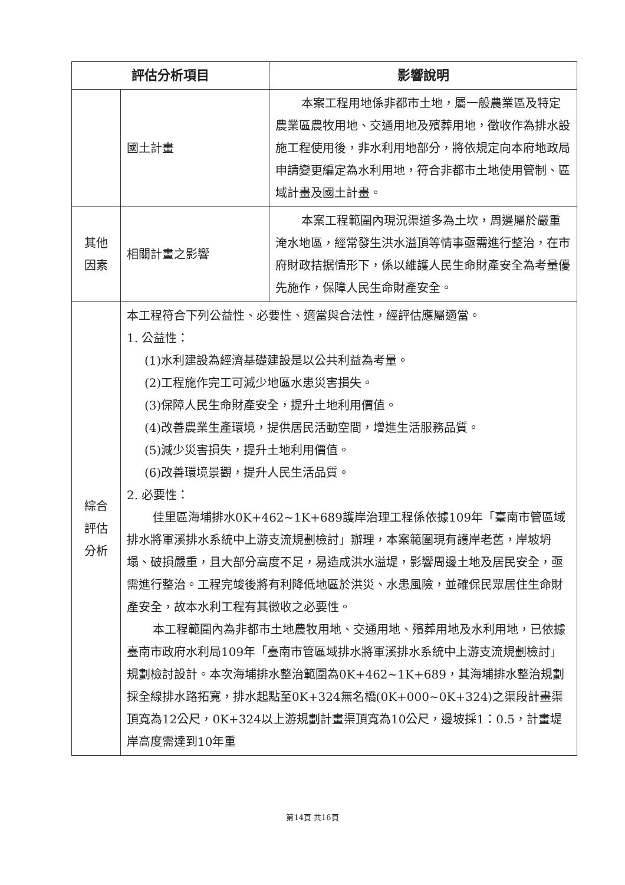| 評估分析項目 | | 影響說明 |
| --- | --- | --- |
| | 國土計畫 | 本案工程用地係非都市土地，屬一般農業區及特定農業區農牧用地、交通用地及殯葬用地，徵收作為排水設施工程使用後，非水利用地部分，將依規定向本府地政局申請變更編定為水利用地，符合非都市土地使用管制、區域計畫及國土計畫。 |
| 其他 因素 | 相關計畫之影響 | 本案工程範圍內現況渠道多為土坎，周邊屬於嚴重淹水地區，經常發生洪水溢頂等情事亟需進行整治，在市府財政拮据情形下，係以維護人民生命財產安全為考量優先施作，保障人民生命財產安全。 |
| 綜合 評估 分析 | 本工程符合下列公益性、必要性、適當與合法性，經評估應屬適當。 1. 公益性： (1)水利建設為經濟基礎建設是以公共利益為考量。 (2)工程施作完工可減少地區水患災害損失。 (3)保障人民生命財產安全，提升土地利用價值。 (4)改善農業生產環境，提供居民活動空間，增進生活服務品質。 (5)減少災害損失，提升土地利用價值。 (6)改善環境景觀，提升人民生活品質。 2. 必要性： 佳里區海埔排水0K+462~1K+689護岸治理工程係依據109年「臺南市管區域排水將軍溪排水系統中上游支流規劃檢討」辦理，本案範圍現有護岸老舊，岸坡坍塌、破損嚴重，且大部分高度不足，易造成洪水溢堤，影響周邊土地及居民安全，亟需進行整治。工程完竣後將有利降低地區於洪災、水患風險，並確保民眾居住生命財產安全，故本水利工程有其徵收之必要性。 本工程範圍內為非都市土地農牧用地、交通用地、殯葬用地及水利用地，已依據臺南市政府水利局109年「臺南市管區域排水將軍溪排水系統中上游支流規劃檢討」規劃檢討設計。本次海埔排水整治範圍為0K+462~1K+689，其海埔排水整治規劃採全線排水路拓寬，排水起點至0K+324無名橋(0K+000~0K+324)之渠段計畫渠頂寬為12公尺，0K+324以上游規劃計畫渠頂寬為10公尺，邊坡採1：0.5，計畫堤岸高度需達到10年重 | |
第14頁 共16頁